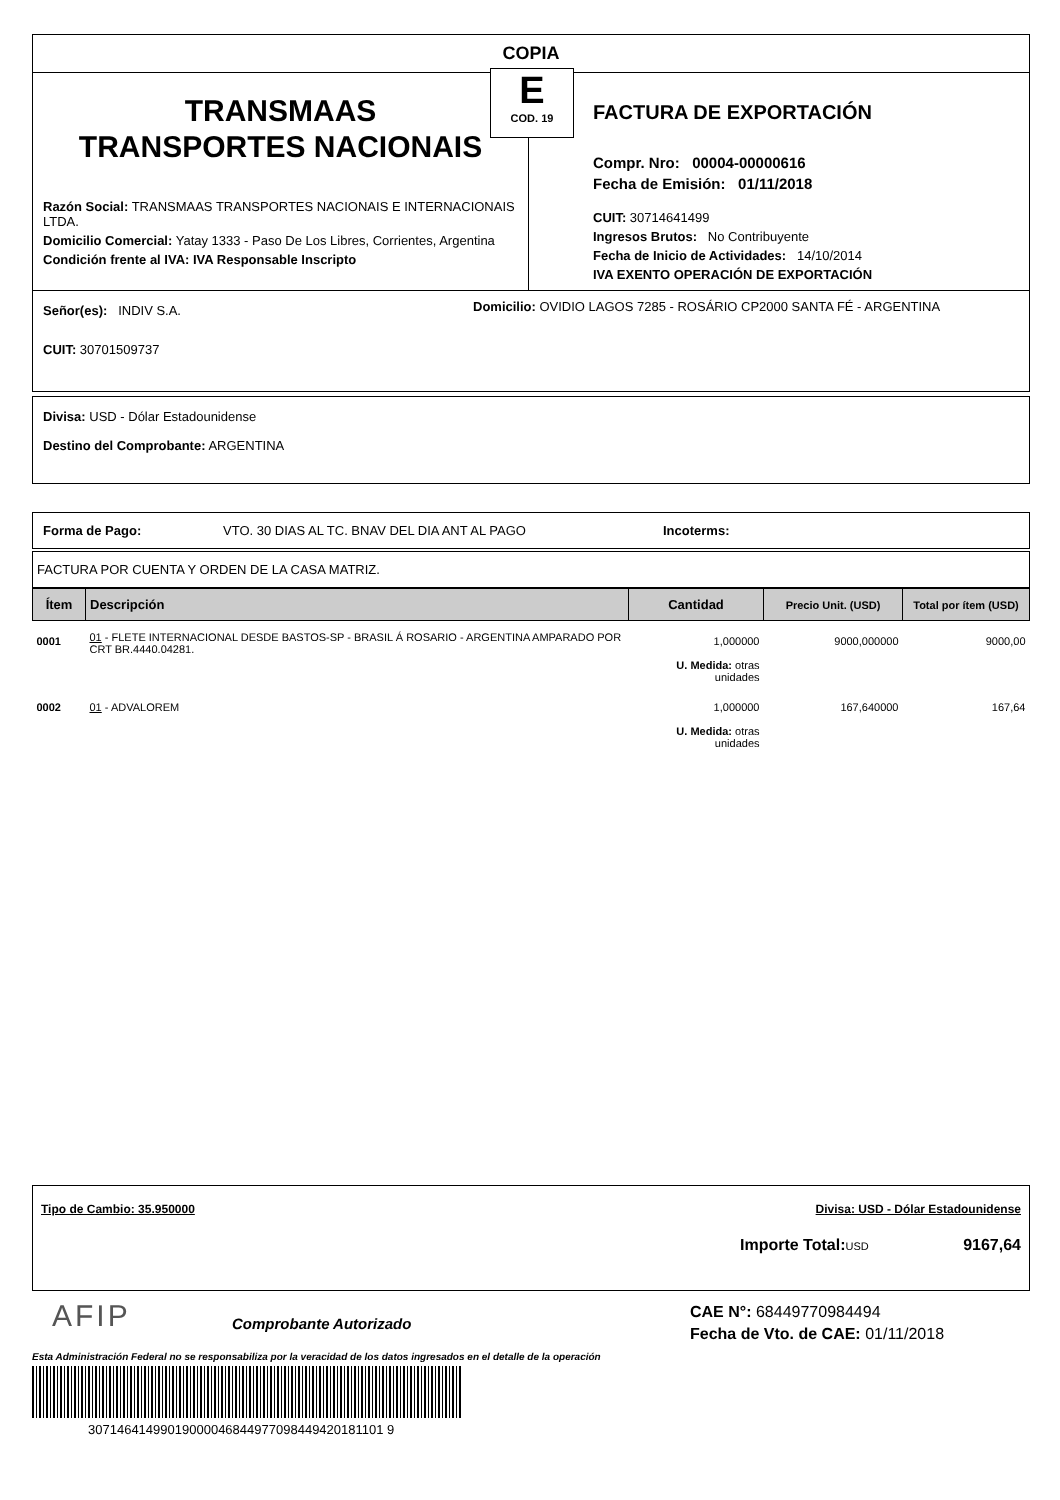COPIA
E
COD. 19
TRANSMAAS
TRANSPORTES NACIONAIS
Razón Social: TRANSMAAS TRANSPORTES NACIONAIS E INTERNACIONAIS LTDA.
Domicilio Comercial: Yatay 1333 - Paso De Los Libres, Corrientes, Argentina
Condición frente al IVA: IVA Responsable Inscripto
FACTURA DE EXPORTACIÓN
Compr. Nro: 00004-00000616
Fecha de Emisión: 01/11/2018
CUIT: 30714641499
Ingresos Brutos: No Contribuyente
Fecha de Inicio de Actividades: 14/10/2014
IVA EXENTO OPERACIÓN DE EXPORTACIÓN
Señor(es): INDIV S.A.
CUIT: 30701509737
Domicilio: OVIDIO LAGOS 7285 - ROSÁRIO CP2000 SANTA FÉ - ARGENTINA
Divisa: USD - Dólar Estadounidense
Destino del Comprobante: ARGENTINA
Forma de Pago: VTO. 30 DIAS AL TC. BNAV DEL DIA ANT AL PAGO Incoterms:
FACTURA POR CUENTA Y ORDEN DE LA CASA MATRIZ.
| Ítem | Descripción | Cantidad | Precio Unit. (USD) | Total por ítem (USD) |
| --- | --- | --- | --- | --- |
| 0001 | 01 - FLETE INTERNACIONAL DESDE BASTOS-SP - BRASIL Á ROSARIO - ARGENTINA AMPARADO POR CRT BR.4440.04281. | 1,000000 U. Medida: otras unidades | 9000,000000 | 9000,00 |
| 0002 | 01 - ADVALOREM | 1,000000 U. Medida: otras unidades | 167,640000 | 167,64 |
Tipo de Cambio: 35.950000 Divisa: USD - Dólar Estadounidense
Importe Total: USD 9167,64
AFIP
Comprobante Autorizado
CAE N°: 68449770984494
Fecha de Vto. de CAE: 01/11/2018
Esta Administración Federal no se responsabiliza por la veracidad de los datos ingresados en el detalle de la operación
30714641499019000046844977098449420181101 9